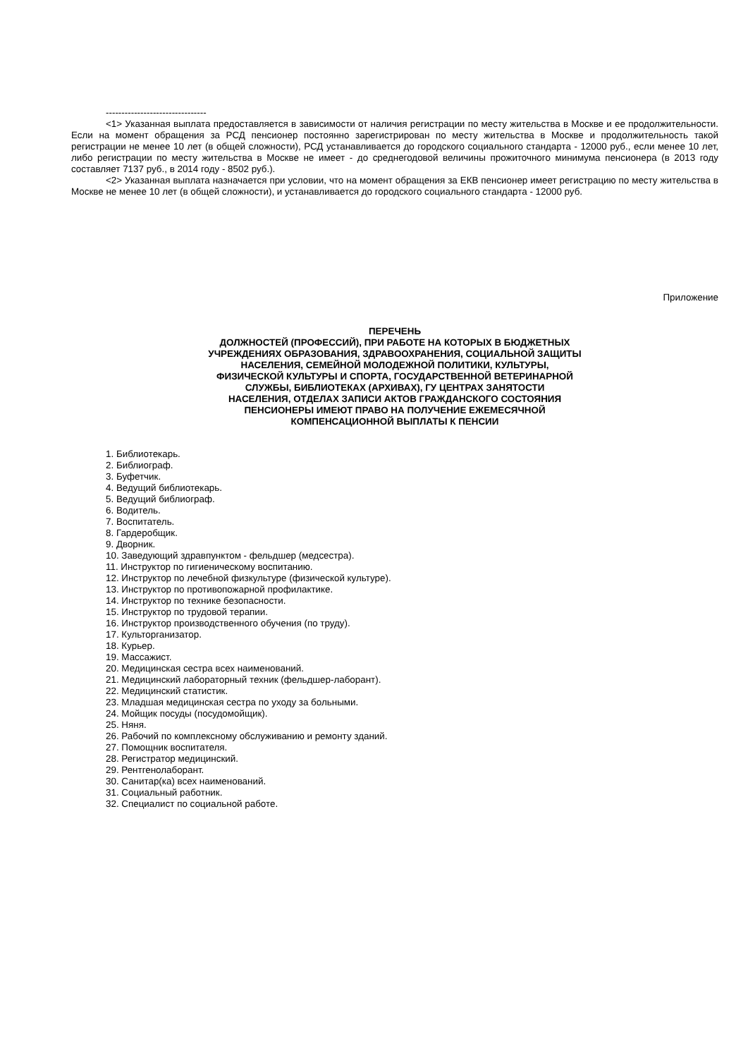--------------------------------
<1> Указанная выплата предоставляется в зависимости от наличия регистрации по месту жительства в Москве и ее продолжительности. Если на момент обращения за РСД пенсионер постоянно зарегистрирован по месту жительства в Москве и продолжительность такой регистрации не менее 10 лет (в общей сложности), РСД устанавливается до городского социального стандарта - 12000 руб., если менее 10 лет, либо регистрации по месту жительства в Москве не имеет - до среднегодовой величины прожиточного минимума пенсионера (в 2013 году составляет 7137 руб., в 2014 году - 8502 руб.).
<2> Указанная выплата назначается при условии, что на момент обращения за ЕКВ пенсионер имеет регистрацию по месту жительства в Москве не менее 10 лет (в общей сложности), и устанавливается до городского социального стандарта - 12000 руб.
Приложение
ПЕРЕЧЕНЬ
ДОЛЖНОСТЕЙ (ПРОФЕССИЙ), ПРИ РАБОТЕ НА КОТОРЫХ В БЮДЖЕТНЫХ
УЧРЕЖДЕНИЯХ ОБРАЗОВАНИЯ, ЗДРАВООХРАНЕНИЯ, СОЦИАЛЬНОЙ ЗАЩИТЫ
НАСЕЛЕНИЯ, СЕМЕЙНОЙ МОЛОДЕЖНОЙ ПОЛИТИКИ, КУЛЬТУРЫ,
ФИЗИЧЕСКОЙ КУЛЬТУРЫ И СПОРТА, ГОСУДАРСТВЕННОЙ ВЕТЕРИНАРНОЙ
СЛУЖБЫ, БИБЛИОТЕКАХ (АРХИВАХ), ГУ ЦЕНТРАХ ЗАНЯТОСТИ
НАСЕЛЕНИЯ, ОТДЕЛАХ ЗАПИСИ АКТОВ ГРАЖДАНСКОГО СОСТОЯНИЯ
ПЕНСИОНЕРЫ ИМЕЮТ ПРАВО НА ПОЛУЧЕНИЕ ЕЖЕМЕСЯЧНОЙ
КОМПЕНСАЦИОННОЙ ВЫПЛАТЫ К ПЕНСИИ
1. Библиотекарь.
2. Библиограф.
3. Буфетчик.
4. Ведущий библиотекарь.
5. Ведущий библиограф.
6. Водитель.
7. Воспитатель.
8. Гардеробщик.
9. Дворник.
10. Заведующий здравпунктом - фельдшер (медсестра).
11. Инструктор по гигиеническому воспитанию.
12. Инструктор по лечебной физкультуре (физической культуре).
13. Инструктор по противопожарной профилактике.
14. Инструктор по технике безопасности.
15. Инструктор по трудовой терапии.
16. Инструктор производственного обучения (по труду).
17. Культорганизатор.
18. Курьер.
19. Массажист.
20. Медицинская сестра всех наименований.
21. Медицинский лабораторный техник (фельдшер-лаборант).
22. Медицинский статистик.
23. Младшая медицинская сестра по уходу за больными.
24. Мойщик посуды (посудомойщик).
25. Няня.
26. Рабочий по комплексному обслуживанию и ремонту зданий.
27. Помощник воспитателя.
28. Регистратор медицинский.
29. Рентгенолаборант.
30. Санитар(ка) всех наименований.
31. Социальный работник.
32. Специалист по социальной работе.